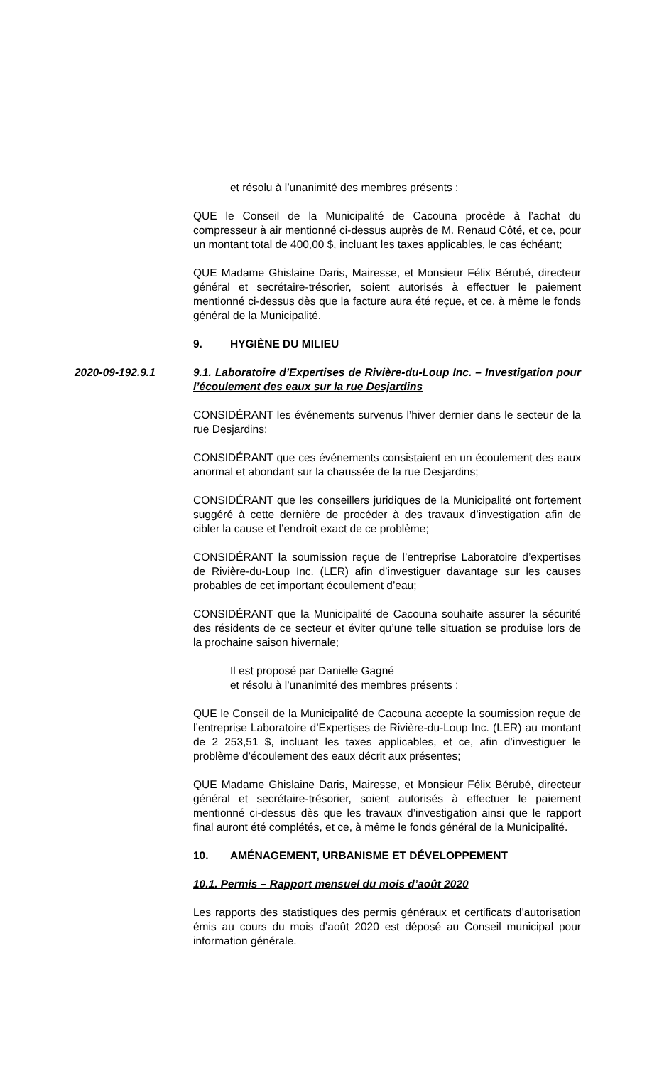et résolu à l’unanimité des membres présents :
QUE le Conseil de la Municipalité de Cacouna procède à l’achat du compresseur à air mentionné ci-dessus auprès de M. Renaud Côté, et ce, pour un montant total de 400,00 $, incluant les taxes applicables, le cas échéant;
QUE Madame Ghislaine Daris, Mairesse, et Monsieur Félix Bérubé, directeur général et secrétaire-trésorier, soient autorisés à effectuer le paiement mentionné ci-dessus dès que la facture aura été reçue, et ce, à même le fonds général de la Municipalité.
9. HYGIÈNE DU MILIEU
2020-09-192.9.1
9.1. Laboratoire d’Expertises de Rivière-du-Loup Inc. – Investigation pour l’écoulement des eaux sur la rue Desjardins
CONSIDÉRANT les événements survenus l’hiver dernier dans le secteur de la rue Desjardins;
CONSIDÉRANT que ces événements consistaient en un écoulement des eaux anormal et abondant sur la chaussée de la rue Desjardins;
CONSIDÉRANT que les conseillers juridiques de la Municipalité ont fortement suggéré à cette dernière de procéder à des travaux d’investigation afin de cibler la cause et l’endroit exact de ce problème;
CONSIDÉRANT la soumission reçue de l’entreprise Laboratoire d’expertises de Rivière-du-Loup Inc. (LER) afin d’investiguer davantage sur les causes probables de cet important écoulement d’eau;
CONSIDÉRANT que la Municipalité de Cacouna souhaite assurer la sécurité des résidents de ce secteur et éviter qu’une telle situation se produise lors de la prochaine saison hivernale;
Il est proposé par Danielle Gagné
et résolu à l’unanimité des membres présents :
QUE le Conseil de la Municipalité de Cacouna accepte la soumission reçue de l’entreprise Laboratoire d’Expertises de Rivière-du-Loup Inc. (LER) au montant de 2 253,51 $, incluant les taxes applicables, et ce, afin d’investiguer le problème d’écoulement des eaux décrit aux présentes;
QUE Madame Ghislaine Daris, Mairesse, et Monsieur Félix Bérubé, directeur général et secrétaire-trésorier, soient autorisés à effectuer le paiement mentionné ci-dessus dès que les travaux d’investigation ainsi que le rapport final auront été complétés, et ce, à même le fonds général de la Municipalité.
10. AMÉNAGEMENT, URBANISME ET DÉVELOPPEMENT
10.1. Permis – Rapport mensuel du mois d’août 2020
Les rapports des statistiques des permis généraux et certificats d’autorisation émis au cours du mois d’août 2020 est déposé au Conseil municipal pour information générale.